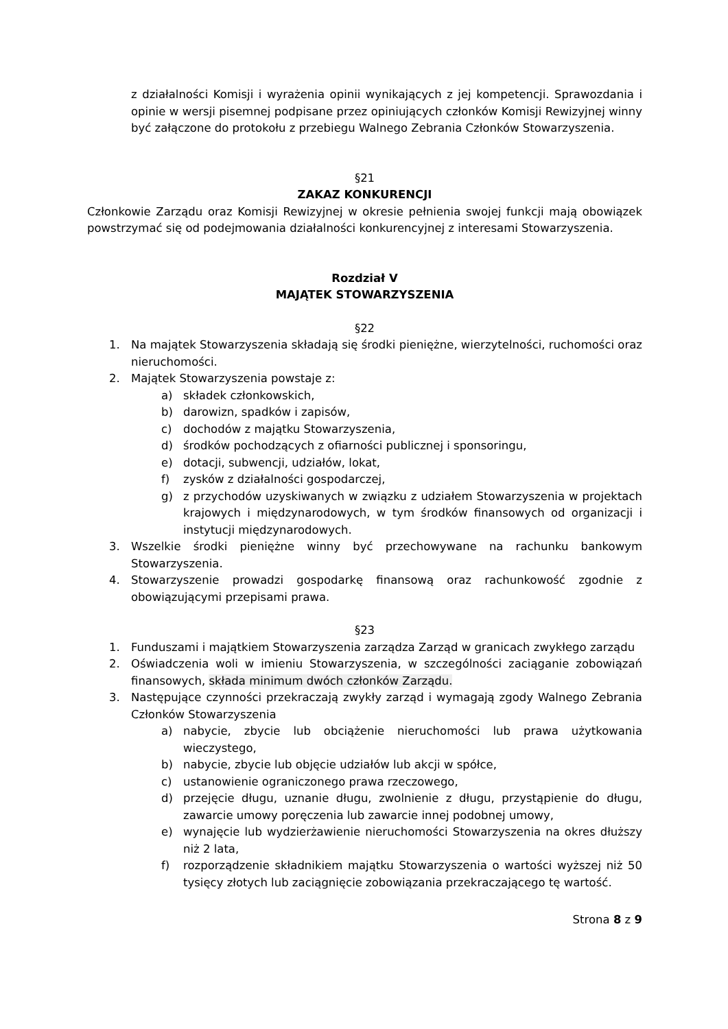z działalności Komisji i wyrażenia opinii wynikających z jej kompetencji. Sprawozdania i opinie w wersji pisemnej podpisane przez opiniujących członków Komisji Rewizyjnej winny być załączone do protokołu z przebiegu Walnego Zebrania Członków Stowarzyszenia.
§21
ZAKAZ KONKURENCJI
Członkowie Zarządu oraz Komisji Rewizyjnej w okresie pełnienia swojej funkcji mają obowiązek powstrzymać się od podejmowania działalności konkurencyjnej z interesami Stowarzyszenia.
Rozdział V
MAJĄTEK STOWARZYSZENIA
§22
1. Na majątek Stowarzyszenia składają się środki pieniężne, wierzytelności, ruchomości oraz nieruchomości.
2. Majątek Stowarzyszenia powstaje z:
a) składek członkowskich,
b) darowizn, spadków i zapisów,
c) dochodów z majątku Stowarzyszenia,
d) środków pochodzących z ofiarności publicznej i sponsoringu,
e) dotacji, subwencji, udziałów, lokat,
f) zysków z działalności gospodarczej,
g) z przychodów uzyskiwanych w związku z udziałem Stowarzyszenia w projektach krajowych i międzynarodowych, w tym środków finansowych od organizacji i instytucji międzynarodowych.
3. Wszelkie środki pieniężne winny być przechowywane na rachunku bankowym Stowarzyszenia.
4. Stowarzyszenie prowadzi gospodarkę finansową oraz rachunkowość zgodnie z obowiązującymi przepisami prawa.
§23
1. Funduszami i majątkiem Stowarzyszenia zarządza Zarząd w granicach zwykłego zarządu
2. Oświadczenia woli w imieniu Stowarzyszenia, w szczególności zaciąganie zobowiązań finansowych, składa minimum dwóch członków Zarządu.
3. Następujące czynności przekraczają zwykły zarząd i wymagają zgody Walnego Zebrania Członków Stowarzyszenia
a) nabycie, zbycie lub obciążenie nieruchomości lub prawa użytkowania wieczystego,
b) nabycie, zbycie lub objęcie udziałów lub akcji w spółce,
c) ustanowienie ograniczonego prawa rzeczowego,
d) przejęcie długu, uznanie długu, zwolnienie z długu, przystąpienie do długu, zawarcie umowy poręczenia lub zawarcie innej podobnej umowy,
e) wynajęcie lub wydzierżawienie nieruchomości Stowarzyszenia na okres dłuższy niż 2 lata,
f) rozporządzenie składnikiem majątku Stowarzyszenia o wartości wyższej niż 50 tysięcy złotych lub zaciągnięcie zobowiązania przekraczającego tę wartość.
Strona 8 z 9